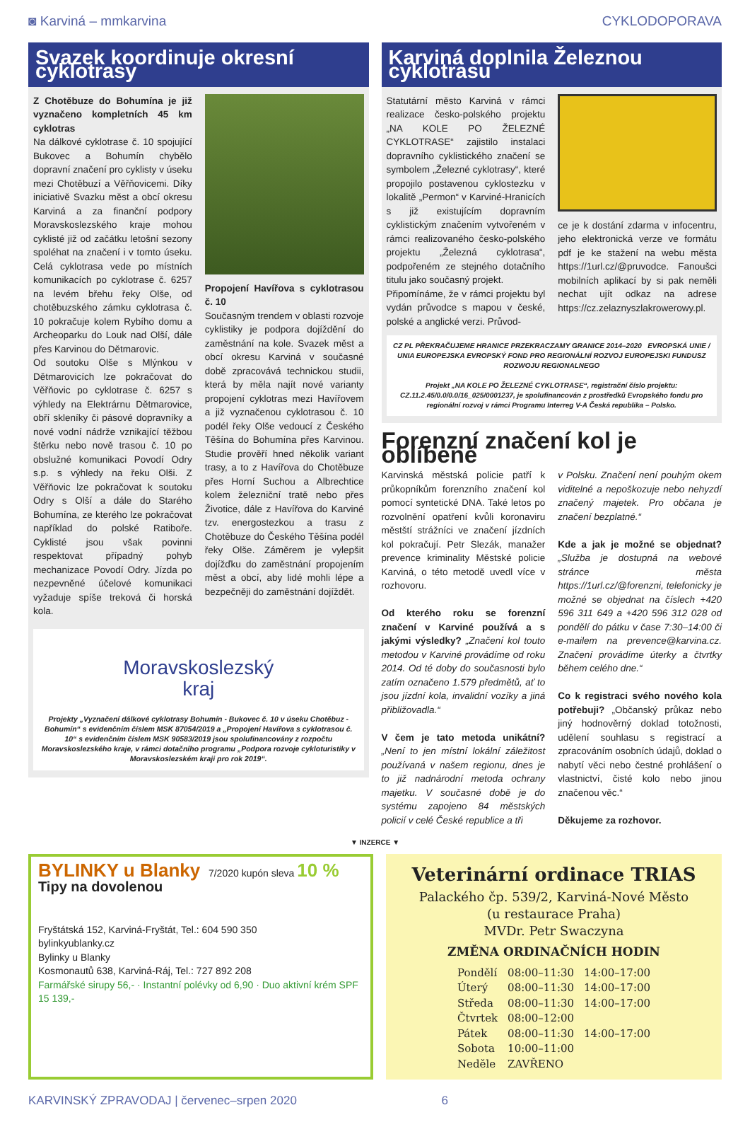◙ Karviná – mmkarvina CYKLODOPORAVA
Svazek koordinuje okresní cyklotrasy
Z Chotěbuze do Bohumína je již vyznačeno kompletních 45 km cyklotras
Na dálkové cyklotrase č. 10 spojující Bukovec a Bohumín chybělo dopravní značení pro cyklisty v úseku mezi Chotěbuzí a Věřňovicemi. Díky iniciativě Svazku měst a obcí okresu Karviná a za finanční podpory Moravskoslezského kraje mohou cyklisté již od začátku letošní sezony spoléhat na značení i v tomto úseku. Celá cyklotrasa vede po místních komunikacích po cyklotrase č. 6257 na levém břehu řeky Olše, od chotěbuzského zámku cyklotrasa č. 10 pokračuje kolem Rybího domu a Archeoparku do Louk nad Olší, dále přes Karvinou do Dětmarovic.
Od soutoku Olše s Mlýnkou v Dětmarovicích lze pokračovat do Věřňovic po cyklotrase č. 6257 s výhledy na Elektrárnu Dětmarovice, obří skleníky či pásové dopravníky a nové vodní nádrže vznikající těžbou štěrku nebo nově trasou č. 10 po obslužné komunikaci Povodí Odry s.p. s výhledy na řeku Olši. Z Věřňovic lze pokračovat k soutoku Odry s Olší a dále do Starého Bohumína, ze kterého lze pokračovat například do polské Ratiboře. Cyklisté jsou však povinni respektovat případný pohyb mechanizace Povodí Odry. Jízda po nezpevněné účelové komunikaci vyžaduje spíše treková či horská kola.
Propojení Havířova s cyklotrasou č. 10
Současným trendem v oblasti rozvoje cyklistiky je podpora dojíždění do zaměstnání na kole. Svazek měst a obcí okresu Karviná v současné době zpracovává technickou studii, která by měla najít nové varianty propojení cyklotras mezi Havířovem a již vyznačenou cyklotrasou č. 10 podél řeky Olše vedoucí z Českého Těšína do Bohumína přes Karvinou. Studie prověří hned několik variant trasy, a to z Havířova do Chotěbuze přes Horní Suchou a Albrechtice kolem železniční tratě nebo přes Životice, dále z Havířova do Karviné tzv. energostezkou a trasu z Chotěbuze do Českého Těšína podél řeky Olše. Záměrem je vylepšit dojížďku do zaměstnání propojením měst a obcí, aby lidé mohli lépe a bezpečněji do zaměstnání dojíždět.
Moravskoslezský
kraj
Projekty „Vyznačení dálkové cyklotrasy Bohumín - Bukovec č. 10 v úseku Chotěbuz - Bohumín“ s evidenčním číslem MSK 87054/2019 a „Propojení Havířova s cyklotrasou č. 10“ s evidenčním číslem MSK 90583/2019 jsou spolufinancovány z rozpočtu Moravskoslezského kraje, v rámci dotačního programu „Podpora rozvoje cykloturistiky v Moravskoslezském kraji pro rok 2019“.
Karviná doplnila Železnou cyklotrasu
Statutární město Karviná v rámci realizace česko-polského projektu „NA KOLE PO ŽELEZNÉ CYKLOTRASE“ zajistilo instalaci dopravního cyklistického značení se symbolem „Železné cyklotrasy“, které propojilo postavenou cyklostezku v lokalitě „Permon“ v Karviné-Hranicích s již existujícím dopravním cyklistickým značením vytvořeném v rámci realizovaného česko-polského projektu „Železná cyklotrasa“, podpořeném ze stejného dotačního titulu jako současný projekt.
Připomínáme, že v rámci projektu byl vydán průvodce s mapou v české, polské a anglické verzi. Průvod-
ce je k dostání zdarma v infocentru, jeho elektronická verze ve formátu pdf je ke stažení na webu města https://1url.cz/@pruvodce. Fanoušci mobilních aplikací by si pak neměli nechat ujít odkaz na adrese https://cz.zelaznyszlakrowerowy.pl.
CZ PL PŘEKRAČUJEME HRANICE PRZEKRACZAMY GRANICE 2014–2020 EVROPSKÁ UNIE / UNIA EUROPEJSKA EVROPSKÝ FOND PRO REGIONÁLNÍ ROZVOJ EUROPEJSKI FUNDUSZ ROZWOJU REGIONALNEGO
Projekt „NA KOLE PO ŽELEZNÉ CYKLOTRASE“, registrační číslo projektu: CZ.11.2.45/0.0/0.0/16_025/0001237, je spolufinancován z prostředků Evropského fondu pro regionální rozvoj v rámci Programu Interreg V-A Česká republika – Polsko.
Forenzní značení kol je oblíbené
Karvinská městská policie patří k průkopníkům forenzního značení kol pomocí syntetické DNA. Také letos po rozvolnění opatření kvůli koronaviru městští strážníci ve značení jízdních kol pokračují. Petr Slezák, manažer prevence kriminality Městské policie Karviná, o této metodě uvedl více v rozhovoru.
Od kterého roku se forenzní značení v Karviné používá a s jakými výsledky? „Značení kol touto metodou v Karviné provádíme od roku 2014. Od té doby do současnosti bylo zatím označeno 1.579 předmětů, ať to jsou jízdní kola, invalidní vozíky a jiná přibližovadla.“
V čem je tato metoda unikátní? „Není to jen místní lokální záležitost používaná v našem regionu, dnes je to již nadnárodní metoda ochrany majetku. V současné době je do systému zapojeno 84 městských policií v celé České republice a tři
v Polsku. Značení není pouhým okem viditelné a nepoškozuje nebo nehyzdí značený majetek. Pro občana je značení bezplatné.“
Kde a jak je možné se objednat? „Služba je dostupná na webové stránce města https://1url.cz/@forenzni, telefonicky je možné se objednat na číslech +420 596 311 649 a +420 596 312 028 od pondělí do pátku v čase 7:30–14:00 či e-mailem na prevence@karvina.cz. Značení provádíme úterky a čtvrtky během celého dne.“
Co k registraci svého nového kola potřebuji? „Občanský průkaz nebo jiný hodnověrný doklad totožnosti, udělení souhlasu s registrací a zpracováním osobních údajů, doklad o nabytí věci nebo čestné prohlášení o vlastnictví, čisté kolo nebo jinou značenou věc.“
Děkujeme za rozhovor.
▼ INZERCE ▼
BYLINKY u Blanky 7/2020 kupón sleva 10 %
Tipy na dovolenou
Fryštátská 152, Karviná-Fryštát, Tel.: 604 590 350
bylinkyublanky.cz
Bylinky u Blanky
Kosmonautů 638, Karviná-Ráj, Tel.: 727 892 208
Farmářské sirupy 56,- · Instantní polévky od 6,90 · Duo aktivní krém SPF 15 139,-
Veterinární ordinace TRIAS
Palackého čp. 539/2, Karviná-Nové Město
(u restaurace Praha)
MVDr. Petr Swaczyna
ZMĚNA ORDINAČNÍCH HODIN
| Pondělí | 08:00–11:30 | 14:00–17:00 |
| Úterý | 08:00–11:30 | 14:00–17:00 |
| Středa | 08:00–11:30 | 14:00–17:00 |
| Čtvrtek | 08:00–12:00 | |
| Pátek | 08:00–11:30 | 14:00–17:00 |
| Sobota | 10:00–11:00 | |
| Neděle | ZAVŘENO | |
KARVINSKÝ ZPRAVODAJ | červenec–srpen 2020 6